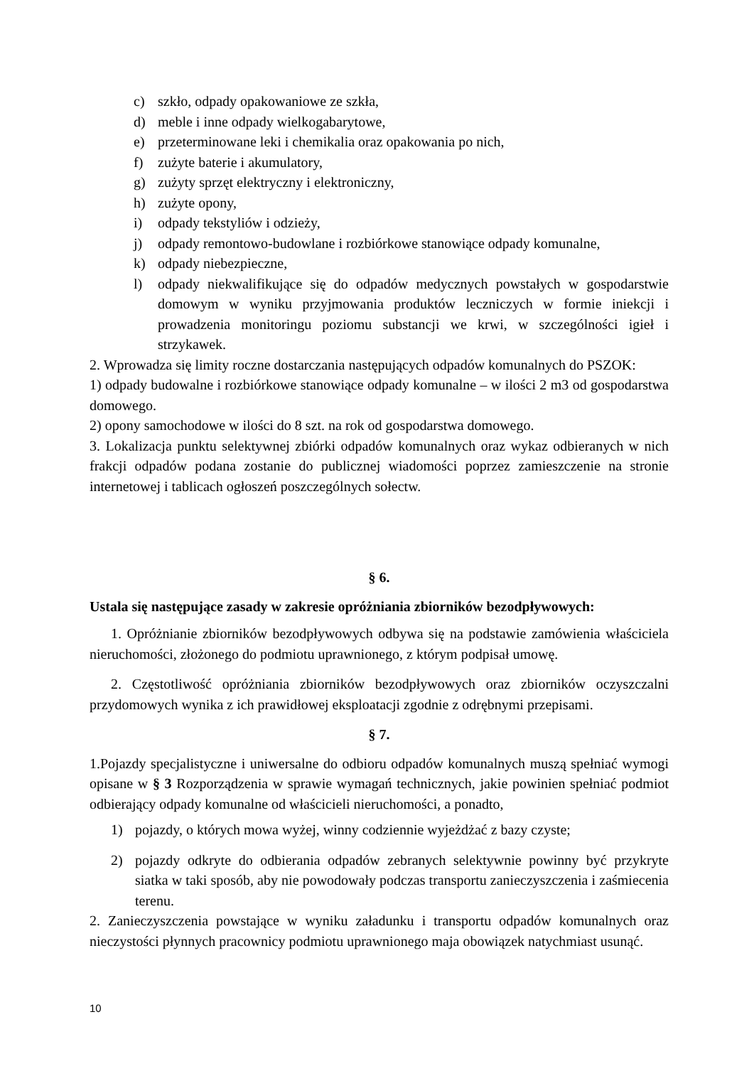c) szkło, odpady opakowaniowe ze szkła,
d) meble i inne odpady wielkogabarytowe,
e) przeterminowane leki i chemikalia oraz opakowania po nich,
f) zużyte baterie i akumulatory,
g) zużyty sprzęt elektryczny i elektroniczny,
h) zużyte opony,
i) odpady tekstyliów i odzieży,
j) odpady remontowo-budowlane i rozbiórkowe stanowiące odpady komunalne,
k) odpady niebezpieczne,
l) odpady niekwalifikujące się do odpadów medycznych powstałych w gospodarstwie domowym w wyniku przyjmowania produktów leczniczych w formie iniekcji i prowadzenia monitoringu poziomu substancji we krwi, w szczególności igieł i strzykawek.
2. Wprowadza się limity roczne dostarczania następujących odpadów komunalnych do PSZOK:
1) odpady budowalne i rozbiórkowe stanowiące odpady komunalne – w ilości 2 m3 od gospodarstwa domowego.
2) opony samochodowe w ilości do 8 szt. na rok od gospodarstwa domowego.
3. Lokalizacja punktu selektywnej zbiórki odpadów komunalnych oraz wykaz odbieranych w nich frakcji odpadów podana zostanie do publicznej wiadomości poprzez zamieszczenie na stronie internetowej i tablicach ogłoszeń poszczególnych sołectw.
§ 6.
Ustala się następujące zasady w zakresie opróżniania zbiorników bezodpływowych:
1. Opróżnianie zbiorników bezodpływowych odbywa się na podstawie zamówienia właściciela nieruchomości, złożonego do podmiotu uprawnionego, z którym podpisał umowę.
2. Częstotliwość opróżniania zbiorników bezodpływowych oraz zbiorników oczyszczalni przydomowych wynika z ich prawidłowej eksploatacji zgodnie z odrębnymi przepisami.
§ 7.
1.Pojazdy specjalistyczne i uniwersalne do odbioru odpadów komunalnych muszą spełniać wymogi opisane w § 3 Rozporządzenia w sprawie wymagań technicznych, jakie powinien spełniać podmiot odbierający odpady komunalne od właścicieli nieruchomości, a ponadto,
1) pojazdy, o których mowa wyżej, winny codziennie wyjeżdżać z bazy czyste;
2) pojazdy odkryte do odbierania odpadów zebranych selektywnie powinny być przykryte siatka w taki sposób, aby nie powodowały podczas transportu zanieczyszczenia i zaśmiecenia terenu.
2. Zanieczyszczenia powstające w wyniku załadunku i transportu odpadów komunalnych oraz nieczystości płynnych pracownicy podmiotu uprawnionego maja obowiązek natychmiast usunąć.
10